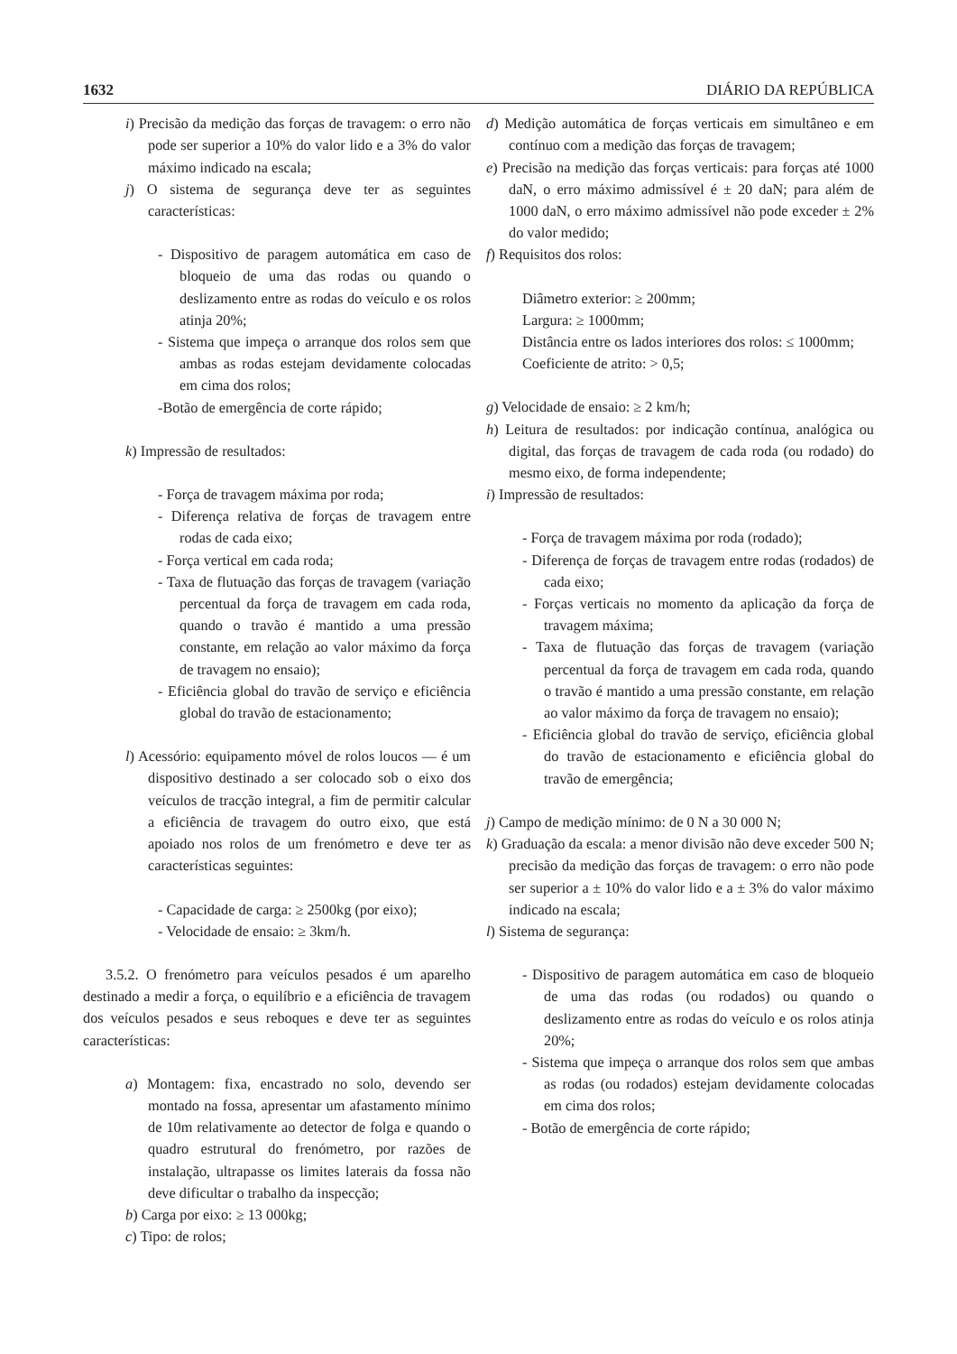1632 DIÁRIO DA REPÚBLICA
i) Precisão da medição das forças de travagem: o erro não pode ser superior a 10% do valor lido e a 3% do valor máximo indicado na escala;
j) O sistema de segurança deve ter as seguintes características:
- Dispositivo de paragem automática em caso de bloqueio de uma das rodas ou quando o deslizamento entre as rodas do veículo e os rolos atinja 20%;
- Sistema que impeça o arranque dos rolos sem que ambas as rodas estejam devidamente colocadas em cima dos rolos;
-Botão de emergência de corte rápido;
k) Impressão de resultados:
- Força de travagem máxima por roda;
- Diferença relativa de forças de travagem entre rodas de cada eixo;
- Força vertical em cada roda;
- Taxa de flutuação das forças de travagem (variação percentual da força de travagem em cada roda, quando o travão é mantido a uma pressão constante, em relação ao valor máximo da força de travagem no ensaio);
- Eficiência global do travão de serviço e eficiência global do travão de estacionamento;
l) Acessório: equipamento móvel de rolos loucos — é um dispositivo destinado a ser colocado sob o eixo dos veículos de tracção integral, a fim de permitir calcular a eficiência de travagem do outro eixo, que está apoiado nos rolos de um frenómetro e deve ter as características seguintes:
- Capacidade de carga: ≥ 2500kg (por eixo);
- Velocidade de ensaio: ≥ 3km/h.
3.5.2. O frenómetro para veículos pesados é um aparelho destinado a medir a força, o equilíbrio e a eficiência de travagem dos veículos pesados e seus reboques e deve ter as seguintes características:
a) Montagem: fixa, encastrado no solo, devendo ser montado na fossa, apresentar um afastamento mínimo de 10m relativamente ao detector de folga e quando o quadro estrutural do frenómetro, por razões de instalação, ultrapasse os limites laterais da fossa não deve dificultar o trabalho da inspecção;
b) Carga por eixo: ≥ 13 000kg;
c) Tipo: de rolos;
d) Medição automática de forças verticais em simultâneo e em contínuo com a medição das forças de travagem;
e) Precisão na medição das forças verticais: para forças até 1000 daN, o erro máximo admissível é ± 20 daN; para além de 1000 daN, o erro máximo admissível não pode exceder ± 2% do valor medido;
f) Requisitos dos rolos:
Diâmetro exterior: ≥ 200mm;
Largura: ≥ 1000mm;
Distância entre os lados interiores dos rolos: ≤ 1000mm;
Coeficiente de atrito: > 0,5;
g) Velocidade de ensaio: ≥ 2 km/h;
h) Leitura de resultados: por indicação contínua, analógica ou digital, das forças de travagem de cada roda (ou rodado) do mesmo eixo, de forma independente;
i) Impressão de resultados:
- Força de travagem máxima por roda (rodado);
- Diferença de forças de travagem entre rodas (rodados) de cada eixo;
- Forças verticais no momento da aplicação da força de travagem máxima;
- Taxa de flutuação das forças de travagem (variação percentual da força de travagem em cada roda, quando o travão é mantido a uma pressão constante, em relação ao valor máximo da força de travagem no ensaio);
- Eficiência global do travão de serviço, eficiência global do travão de estacionamento e eficiência global do travão de emergência;
j) Campo de medição mínimo: de 0 N a 30 000 N;
k) Graduação da escala: a menor divisão não deve exceder 500 N; precisão da medição das forças de travagem: o erro não pode ser superior a ± 10% do valor lido e a ± 3% do valor máximo indicado na escala;
l) Sistema de segurança:
- Dispositivo de paragem automática em caso de bloqueio de uma das rodas (ou rodados) ou quando o deslizamento entre as rodas do veículo e os rolos atinja 20%;
- Sistema que impeça o arranque dos rolos sem que ambas as rodas (ou rodados) estejam devidamente colocadas em cima dos rolos;
- Botão de emergência de corte rápido;